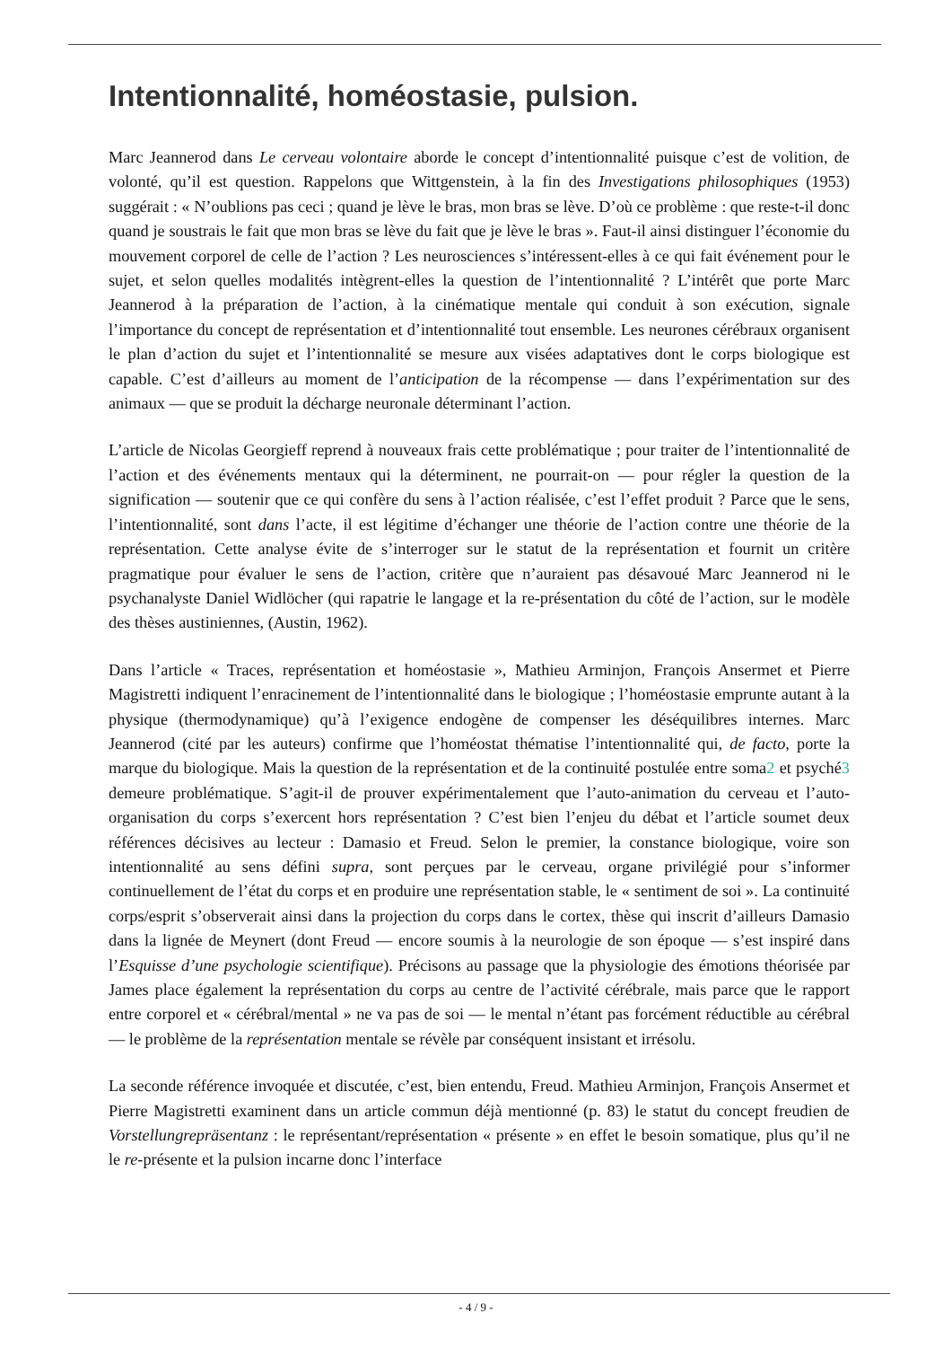Intentionnalité, homéostasie, pulsion.
Marc Jeannerod dans Le cerveau volontaire aborde le concept d’intentionnalité puisque c’est de volition, de volonté, qu’il est question. Rappelons que Wittgenstein, à la fin des Investigations philosophiques (1953) suggérait : « N’oublions pas ceci ; quand je lève le bras, mon bras se lève. D’où ce problème : que reste-t-il donc quand je soustrais le fait que mon bras se lève du fait que je lève le bras ». Faut-il ainsi distinguer l’économie du mouvement corporel de celle de l’action ? Les neurosciences s’intéressent-elles à ce qui fait événement pour le sujet, et selon quelles modalités intègrent-elles la question de l’intentionnalité ? L’intérêt que porte Marc Jeannerod à la préparation de l’action, à la cinématique mentale qui conduit à son exécution, signale l’importance du concept de représentation et d’intentionnalité tout ensemble. Les neurones cérébraux organisent le plan d’action du sujet et l’intentionnalité se mesure aux visées adaptatives dont le corps biologique est capable. C’est d’ailleurs au moment de l’anticipation de la récompense — dans l’expérimentation sur des animaux — que se produit la décharge neuronale déterminant l’action.
L’article de Nicolas Georgieff reprend à nouveaux frais cette problématique ; pour traiter de l’intentionnalité de l’action et des événements mentaux qui la déterminent, ne pourrait-on — pour régler la question de la signification — soutenir que ce qui confère du sens à l’action réalisée, c’est l’effet produit ? Parce que le sens, l’intentionnalité, sont dans l’acte, il est légitime d’échanger une théorie de l’action contre une théorie de la représentation. Cette analyse évite de s’interroger sur le statut de la représentation et fournit un critère pragmatique pour évaluer le sens de l’action, critère que n’auraient pas désavoué Marc Jeannerod ni le psychanalyste Daniel Widlöcher (qui rapatrie le langage et la re-présentation du côté de l’action, sur le modèle des thèses austiniennes, (Austin, 1962).
Dans l’article « Traces, représentation et homéostasie », Mathieu Arminjon, François Ansermet et Pierre Magistretti indiquent l’enracinement de l’intentionnalité dans le biologique ; l’homéostasie emprunte autant à la physique (thermodynamique) qu’à l’exigence endogène de compenser les déséquilibres internes. Marc Jeannerod (cité par les auteurs) confirme que l’homéostat thématise l’intentionnalité qui, de facto, porte la marque du biologique. Mais la question de la représentation et de la continuité postulée entre soma2 et psyché3 demeure problématique. S’agit-il de prouver expérimentalement que l’auto-animation du cerveau et l’auto-organisation du corps s’exercent hors représentation ? C’est bien l’enjeu du débat et l’article soumet deux références décisives au lecteur : Damasio et Freud. Selon le premier, la constance biologique, voire son intentionnalité au sens défini supra, sont perçues par le cerveau, organe privilégié pour s’informer continuellement de l’état du corps et en produire une représentation stable, le « sentiment de soi ». La continuité corps/esprit s’observerait ainsi dans la projection du corps dans le cortex, thèse qui inscrit d’ailleurs Damasio dans la lignée de Meynert (dont Freud — encore soumis à la neurologie de son époque — s’est inspiré dans l’Esquisse d’une psychologie scientifique). Précisons au passage que la physiologie des émotions théorisée par James place également la représentation du corps au centre de l’activité cérébrale, mais parce que le rapport entre corporel et « cérébral/mental » ne va pas de soi — le mental n’étant pas forcément réductible au cérébral — le problème de la représentation mentale se révèle par conséquent insistant et irrésolu.
La seconde référence invoquée et discutée, c’est, bien entendu, Freud. Mathieu Arminjon, François Ansermet et Pierre Magistretti examinent dans un article commun déjà mentionné (p. 83) le statut du concept freudien de Vorstellungrepräsentanz : le représentant/représentation « présente » en effet le besoin somatique, plus qu’il ne le re-présente et la pulsion incarne donc l’interface
- 4 / 9 -